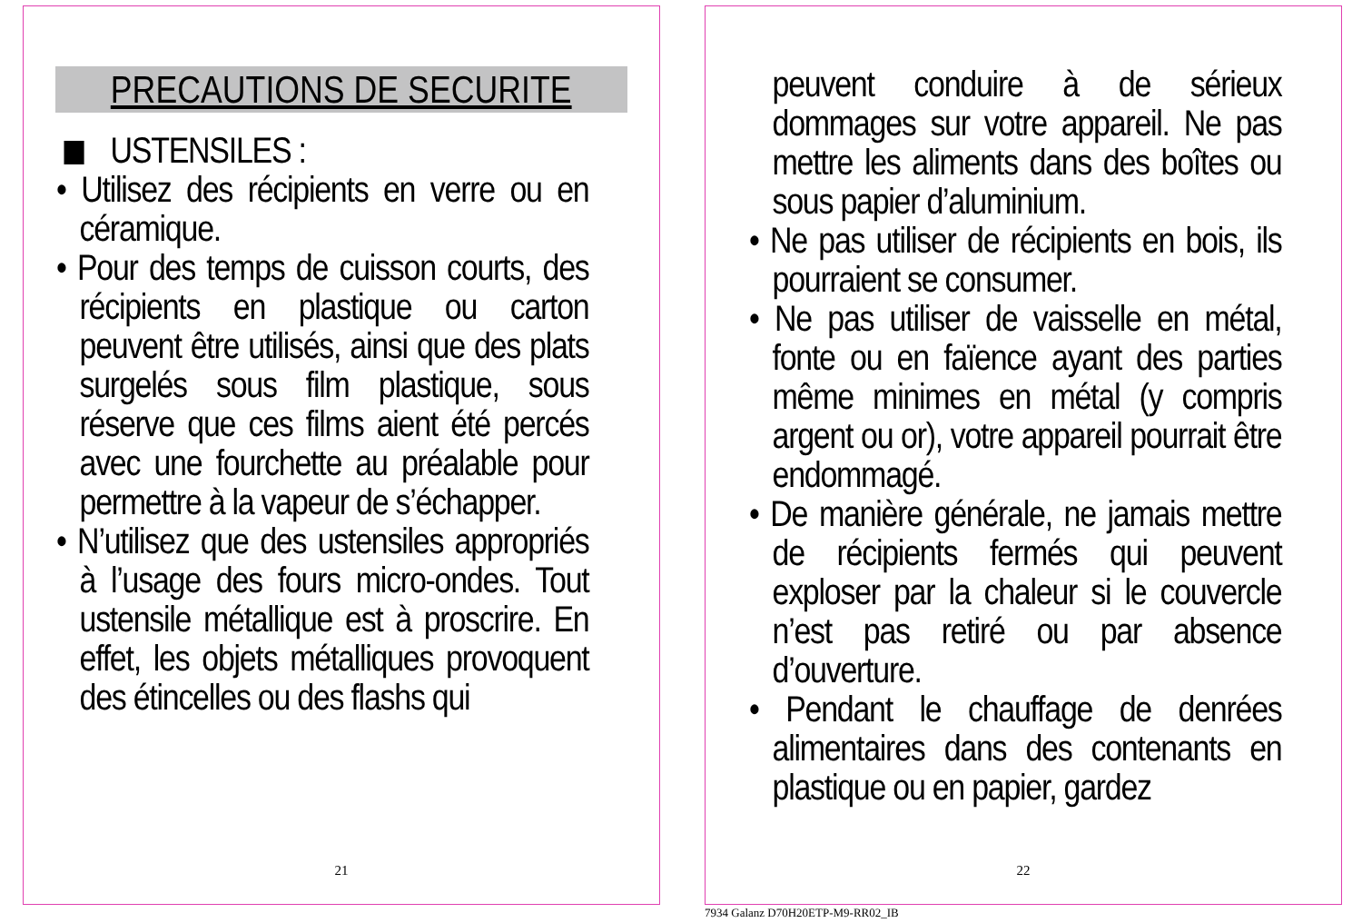PRECAUTIONS DE SECURITE
USTENSILES :
• Utilisez des récipients en verre ou en céramique.
• Pour des temps de cuisson courts, des récipients en plastique ou carton peuvent être utilisés, ainsi que des plats surgelés sous film plastique, sous réserve que ces films aient été percés avec une fourchette au préalable pour permettre à la vapeur de s’échapper.
• N’utilisez que des ustensiles appropriés à l’usage des fours micro-ondes. Tout ustensile métallique est à proscrire. En effet, les objets métalliques provoquent des étincelles ou des flashs qui
21
peuvent conduire à de sérieux dommages sur votre appareil. Ne pas mettre les aliments dans des boîtes ou sous papier d’aluminium.
• Ne pas utiliser de récipients en bois, ils pourraient se consumer.
• Ne pas utiliser de vaisselle en métal, fonte ou en faïence ayant des parties même minimes en métal (y compris argent ou or), votre appareil pourrait être endommagé.
• De manière générale, ne jamais mettre de récipients fermés qui peuvent exploser par la chaleur si le couvercle n’est pas retiré ou par absence d’ouverture.
• Pendant le chauffage de denrées alimentaires dans des contenants en plastique ou en papier, gardez
22
7934 Galanz D70H20ETP-M9-RR02_IB